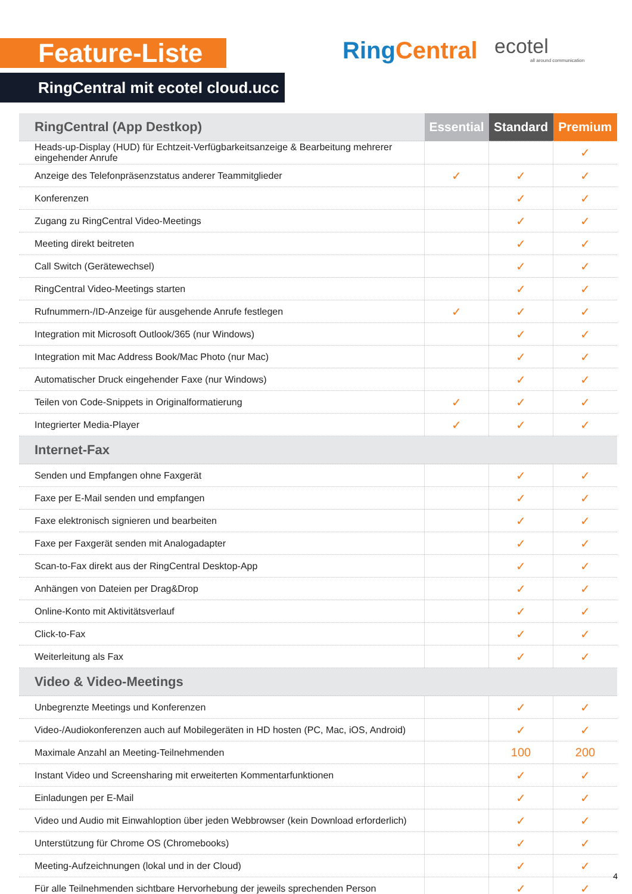Feature-Liste
RingCentral mit ecotel cloud.ucc
RingCentral ecotel
all around communication
| RingCentral (App Destkop) | Essential | Standard | Premium |
| --- | --- | --- | --- |
| Heads-up-Display (HUD) für Echtzeit-Verfügbarkeitsanzeige & Bearbeitung mehrerer eingehender Anrufe | | | ✓ |
| Anzeige des Telefonpräsenzstatus anderer Teammitglieder | ✓ | ✓ | ✓ |
| Konferenzen | | ✓ | ✓ |
| Zugang zu RingCentral Video-Meetings | | ✓ | ✓ |
| Meeting direkt beitreten | | ✓ | ✓ |
| Call Switch (Gerätewechsel) | | ✓ | ✓ |
| RingCentral Video-Meetings starten | | ✓ | ✓ |
| Rufnummern-/ID-Anzeige für ausgehende Anrufe festlegen | ✓ | ✓ | ✓ |
| Integration mit Microsoft Outlook/365 (nur Windows) | | ✓ | ✓ |
| Integration mit Mac Address Book/Mac Photo (nur Mac) | | ✓ | ✓ |
| Automatischer Druck eingehender Faxe (nur Windows) | | ✓ | ✓ |
| Teilen von Code-Snippets in Originalformatierung | ✓ | ✓ | ✓ |
| Integrierter Media-Player | ✓ | ✓ | ✓ |
| Internet-Fax | | | |
| Senden und Empfangen ohne Faxgerät | | ✓ | ✓ |
| Faxe per E-Mail senden und empfangen | | ✓ | ✓ |
| Faxe elektronisch signieren und bearbeiten | | ✓ | ✓ |
| Faxe per Faxgerät senden mit Analogadapter | | ✓ | ✓ |
| Scan-to-Fax direkt aus der RingCentral Desktop-App | | ✓ | ✓ |
| Anhängen von Dateien per Drag&Drop | | ✓ | ✓ |
| Online-Konto mit Aktivitätsverlauf | | ✓ | ✓ |
| Click-to-Fax | | ✓ | ✓ |
| Weiterleitung als Fax | | ✓ | ✓ |
| Video & Video-Meetings | | | |
| Unbegrenzte Meetings und Konferenzen | | ✓ | ✓ |
| Video-/Audiokonferenzen auch auf Mobilegeräten in HD hosten (PC, Mac, iOS, Android) | | ✓ | ✓ |
| Maximale Anzahl an Meeting-Teilnehmenden | | 100 | 200 |
| Instant Video und Screensharing mit erweiterten Kommentarfunktionen | | ✓ | ✓ |
| Einladungen per E-Mail | | ✓ | ✓ |
| Video und Audio mit Einwahloption über jeden Webbrowser (kein Download erforderlich) | | ✓ | ✓ |
| Unterstützung für Chrome OS (Chromebooks) | | ✓ | ✓ |
| Meeting-Aufzeichnungen (lokal und in der Cloud) | | ✓ | ✓ |
| Für alle Teilnehmenden sichtbare Hervorhebung der jeweils sprechenden Person | | ✓ | ✓ |
4